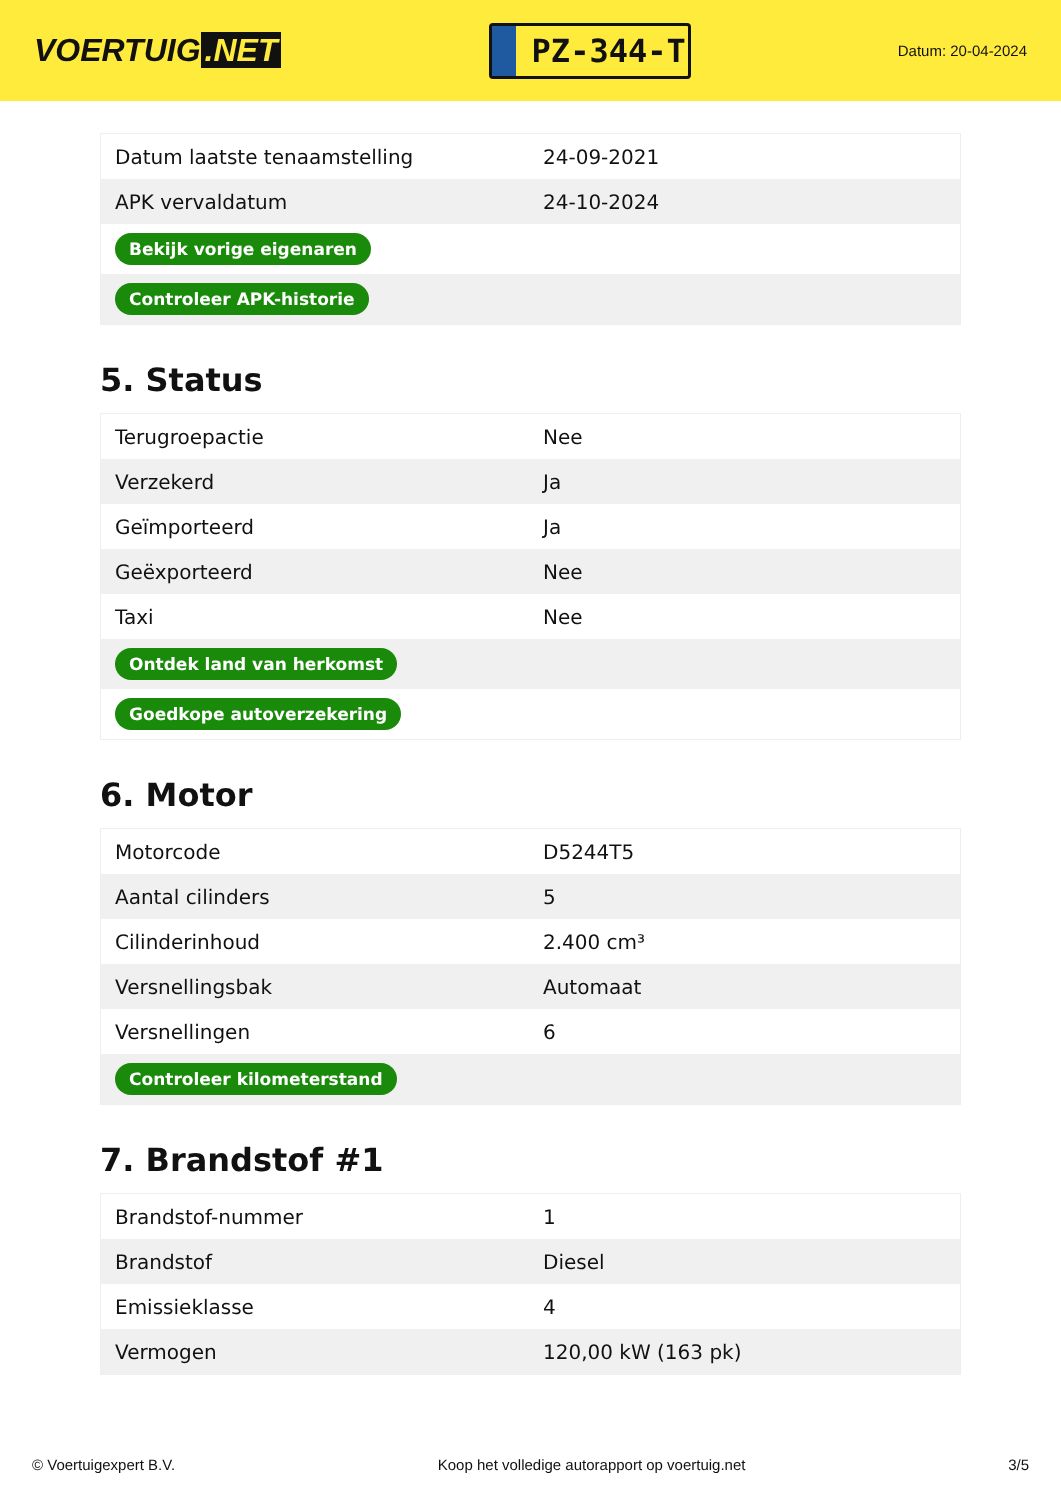VOERTUIG.NET
PZ-344-T
Datum: 20-04-2024
| Datum laatste tenaamstelling | 24-09-2021 |
| APK vervaldatum | 24-10-2024 |
| Bekijk vorige eigenaren | |
| Controleer APK-historie | |
5. Status
| Terugroepactie | Nee |
| Verzekerd | Ja |
| Geïmporteerd | Ja |
| Geëxporteerd | Nee |
| Taxi | Nee |
| Ontdek land van herkomst | |
| Goedkope autoverzekering | |
6. Motor
| Motorcode | D5244T5 |
| Aantal cilinders | 5 |
| Cilinderinhoud | 2.400 cm³ |
| Versnellingsbak | Automaat |
| Versnellingen | 6 |
| Controleer kilometerstand | |
7. Brandstof #1
| Brandstof-nummer | 1 |
| Brandstof | Diesel |
| Emissieklasse | 4 |
| Vermogen | 120,00 kW (163 pk) |
© Voertuigexpert B.V. Koop het volledige autorapport op voertuig.net 3/5